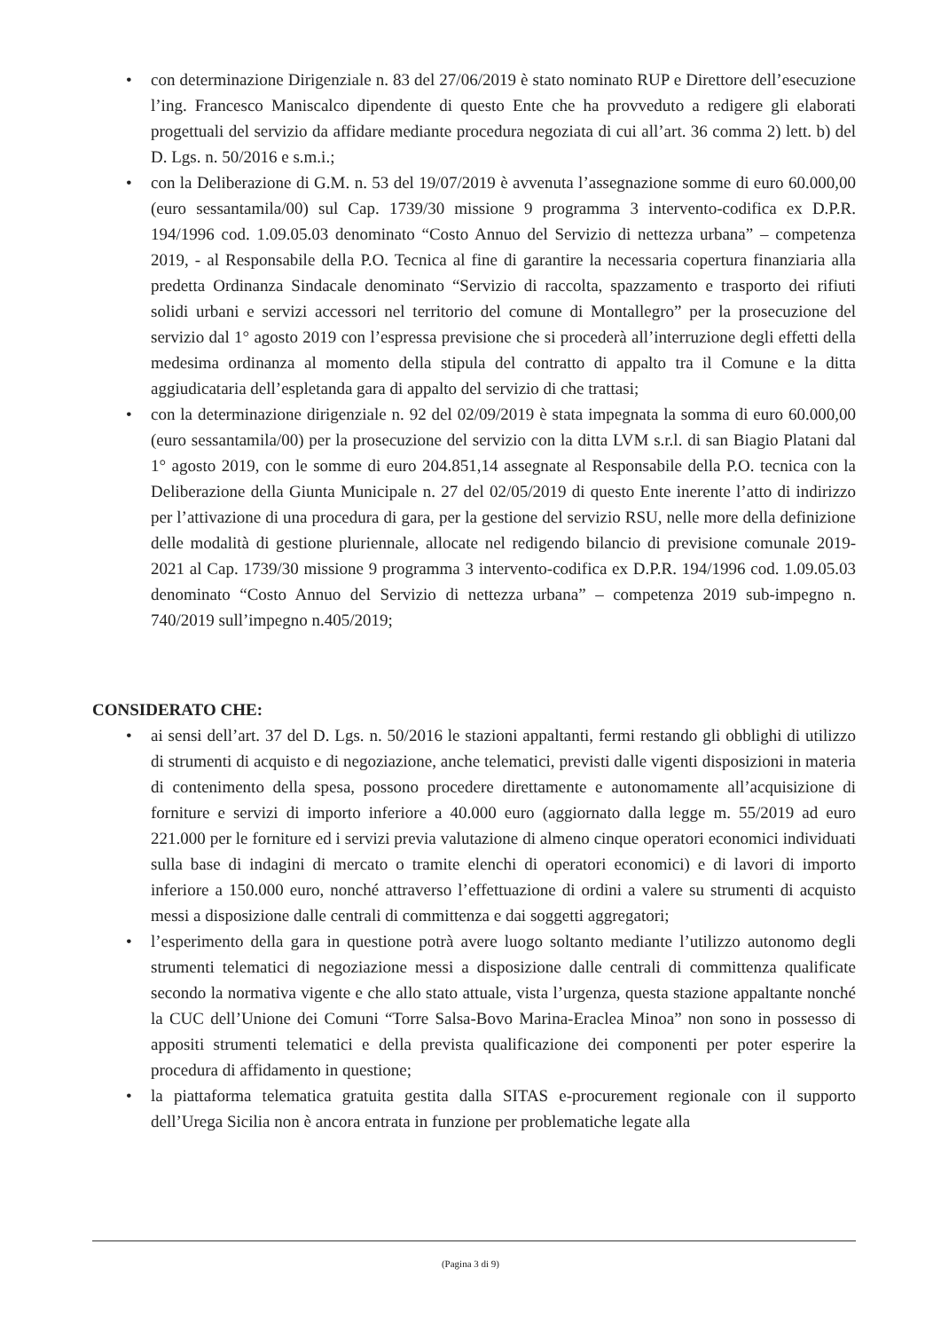• con determinazione Dirigenziale n. 83 del 27/06/2019 è stato nominato RUP e Direttore dell’esecuzione l’ing. Francesco Maniscalco dipendente di questo Ente che ha provveduto a redigere gli elaborati progettuali del servizio da affidare mediante procedura negoziata di cui all’art. 36 comma 2) lett. b) del D. Lgs. n. 50/2016 e s.m.i.;
• con la Deliberazione di G.M. n. 53 del 19/07/2019 è avvenuta l’assegnazione somme di euro 60.000,00 (euro sessantamila/00) sul Cap. 1739/30 missione 9 programma 3 intervento-codifica ex D.P.R. 194/1996 cod. 1.09.05.03 denominato “Costo Annuo del Servizio di nettezza urbana” – competenza 2019, - al Responsabile della P.O. Tecnica al fine di garantire la necessaria copertura finanziaria alla predetta Ordinanza Sindacale denominato “Servizio di raccolta, spazzamento e trasporto dei rifiuti solidi urbani e servizi accessori nel territorio del comune di Montallegro” per la prosecuzione del servizio dal 1° agosto 2019 con l’espressa previsione che si procederà all’interruzione degli effetti della medesima ordinanza al momento della stipula del contratto di appalto tra il Comune e la ditta aggiudicataria dell’espletanda gara di appalto del servizio di che trattasi;
• con la determinazione dirigenziale n. 92 del 02/09/2019 è stata impegnata la somma di euro 60.000,00 (euro sessantamila/00) per la prosecuzione del servizio con la ditta LVM s.r.l. di san Biagio Platani dal 1° agosto 2019, con le somme di euro 204.851,14 assegnate al Responsabile della P.O. tecnica con la Deliberazione della Giunta Municipale n. 27 del 02/05/2019 di questo Ente inerente l’atto di indirizzo per l’attivazione di una procedura di gara, per la gestione del servizio RSU, nelle more della definizione delle modalità di gestione pluriennale, allocate nel redigendo bilancio di previsione comunale 2019-2021 al Cap. 1739/30 missione 9 programma 3 intervento-codifica ex D.P.R. 194/1996 cod. 1.09.05.03 denominato “Costo Annuo del Servizio di nettezza urbana” – competenza 2019 sub-impegno n. 740/2019 sull’impegno n.405/2019;
CONSIDERATO CHE:
• ai sensi dell’art. 37 del D. Lgs. n. 50/2016 le stazioni appaltanti, fermi restando gli obblighi di utilizzo di strumenti di acquisto e di negoziazione, anche telematici, previsti dalle vigenti disposizioni in materia di contenimento della spesa, possono procedere direttamente e autonomamente all’acquisizione di forniture e servizi di importo inferiore a 40.000 euro (aggiornato dalla legge m. 55/2019 ad euro 221.000 per le forniture ed i servizi previa valutazione di almeno cinque operatori economici individuati sulla base di indagini di mercato o tramite elenchi di operatori economici) e di lavori di importo inferiore a 150.000 euro, nonché attraverso l’effettuazione di ordini a valere su strumenti di acquisto messi a disposizione dalle centrali di committenza e dai soggetti aggregatori;
• l’esperimento della gara in questione potrà avere luogo soltanto mediante l’utilizzo autonomo degli strumenti telematici di negoziazione messi a disposizione dalle centrali di committenza qualificate secondo la normativa vigente e che allo stato attuale, vista l’urgenza, questa stazione appaltante nonché la CUC dell’Unione dei Comuni “Torre Salsa-Bovo Marina-Eraclea Minoa” non sono in possesso di appositi strumenti telematici e della prevista qualificazione dei componenti per poter esperire la procedura di affidamento in questione;
• la piattaforma telematica gratuita gestita dalla SITAS e-procurement regionale con il supporto dell’Urega Sicilia non è ancora entrata in funzione per problematiche legate alla
(Pagina 3 di 9)